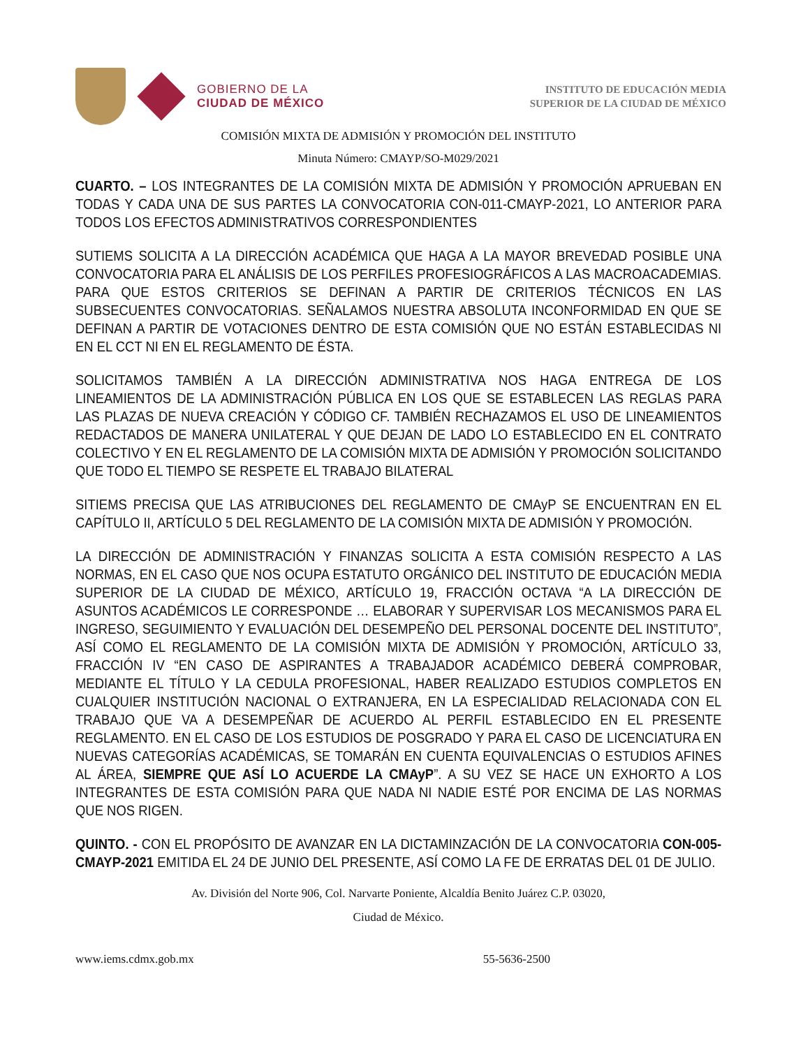GOBIERNO DE LA
CIUDAD DE MÉXICO
INSTITUTO DE EDUCACIÓN MEDIA
SUPERIOR DE LA CIUDAD DE MÉXICO
COMISIÓN MIXTA DE ADMISIÓN Y PROMOCIÓN DEL INSTITUTO
Minuta Número: CMAYP/SO-M029/2021
CUARTO. – LOS INTEGRANTES DE LA COMISIÓN MIXTA DE ADMISIÓN Y PROMOCIÓN APRUEBAN EN TODAS Y CADA UNA DE SUS PARTES LA CONVOCATORIA CON-011-CMAYP-2021, LO ANTERIOR PARA TODOS LOS EFECTOS ADMINISTRATIVOS CORRESPONDIENTES
SUTIEMS SOLICITA A LA DIRECCIÓN ACADÉMICA QUE HAGA A LA MAYOR BREVEDAD POSIBLE UNA CONVOCATORIA PARA EL ANÁLISIS DE LOS PERFILES PROFESIOGRÁFICOS A LAS MACROACADEMIAS. PARA QUE ESTOS CRITERIOS SE DEFINAN A PARTIR DE CRITERIOS TÉCNICOS EN LAS SUBSECUENTES CONVOCATORIAS. SEÑALAMOS NUESTRA ABSOLUTA INCONFORMIDAD EN QUE SE DEFINAN A PARTIR DE VOTACIONES DENTRO DE ESTA COMISIÓN QUE NO ESTÁN ESTABLECIDAS NI EN EL CCT NI EN EL REGLAMENTO DE ÉSTA.
SOLICITAMOS TAMBIÉN A LA DIRECCIÓN ADMINISTRATIVA NOS HAGA ENTREGA DE LOS LINEAMIENTOS DE LA ADMINISTRACIÓN PÚBLICA EN LOS QUE SE ESTABLECEN LAS REGLAS PARA LAS PLAZAS DE NUEVA CREACIÓN Y CÓDIGO CF. TAMBIÉN RECHAZAMOS EL USO DE LINEAMIENTOS REDACTADOS DE MANERA UNILATERAL Y QUE DEJAN DE LADO LO ESTABLECIDO EN EL CONTRATO COLECTIVO Y EN EL REGLAMENTO DE LA COMISIÓN MIXTA DE ADMISIÓN Y PROMOCIÓN SOLICITANDO QUE TODO EL TIEMPO SE RESPETE EL TRABAJO BILATERAL
SITIEMS PRECISA QUE LAS ATRIBUCIONES DEL REGLAMENTO DE CMAyP SE ENCUENTRAN EN EL CAPÍTULO II, ARTÍCULO 5 DEL REGLAMENTO DE LA COMISIÓN MIXTA DE ADMISIÓN Y PROMOCIÓN.
LA DIRECCIÓN DE ADMINISTRACIÓN Y FINANZAS SOLICITA A ESTA COMISIÓN RESPECTO A LAS NORMAS, EN EL CASO QUE NOS OCUPA ESTATUTO ORGÁNICO DEL INSTITUTO DE EDUCACIÓN MEDIA SUPERIOR DE LA CIUDAD DE MÉXICO, ARTÍCULO 19, FRACCIÓN OCTAVA “A LA DIRECCIÓN DE ASUNTOS ACADÉMICOS LE CORRESPONDE … ELABORAR Y SUPERVISAR LOS MECANISMOS PARA EL INGRESO, SEGUIMIENTO Y EVALUACIÓN DEL DESEMPEÑO DEL PERSONAL DOCENTE DEL INSTITUTO”, ASÍ COMO EL REGLAMENTO DE LA COMISIÓN MIXTA DE ADMISIÓN Y PROMOCIÓN, ARTÍCULO 33, FRACCIÓN IV “EN CASO DE ASPIRANTES A TRABAJADOR ACADÉMICO DEBERÁ COMPROBAR, MEDIANTE EL TÍTULO Y LA CEDULA PROFESIONAL, HABER REALIZADO ESTUDIOS COMPLETOS EN CUALQUIER INSTITUCIÓN NACIONAL O EXTRANJERA, EN LA ESPECIALIDAD RELACIONADA CON EL TRABAJO QUE VA A DESEMPEÑAR DE ACUERDO AL PERFIL ESTABLECIDO EN EL PRESENTE REGLAMENTO. EN EL CASO DE LOS ESTUDIOS DE POSGRADO Y PARA EL CASO DE LICENCIATURA EN NUEVAS CATEGORÍAS ACADÉMICAS, SE TOMARÁN EN CUENTA EQUIVALENCIAS O ESTUDIOS AFINES AL ÁREA, SIEMPRE QUE ASÍ LO ACUERDE LA CMAyP”. A SU VEZ SE HACE UN EXHORTO A LOS INTEGRANTES DE ESTA COMISIÓN PARA QUE NADA NI NADIE ESTÉ POR ENCIMA DE LAS NORMAS QUE NOS RIGEN.
QUINTO. - CON EL PROPÓSITO DE AVANZAR EN LA DICTAMINZACIÓN DE LA CONVOCATORIA CON-005-CMAYP-2021 EMITIDA EL 24 DE JUNIO DEL PRESENTE, ASÍ COMO LA FE DE ERRATAS DEL 01 DE JULIO.
Av. División del Norte 906, Col. Narvarte Poniente, Alcaldía Benito Juárez C.P. 03020,
Ciudad de México.
www.iems.cdmx.gob.mx 55-5636-2500